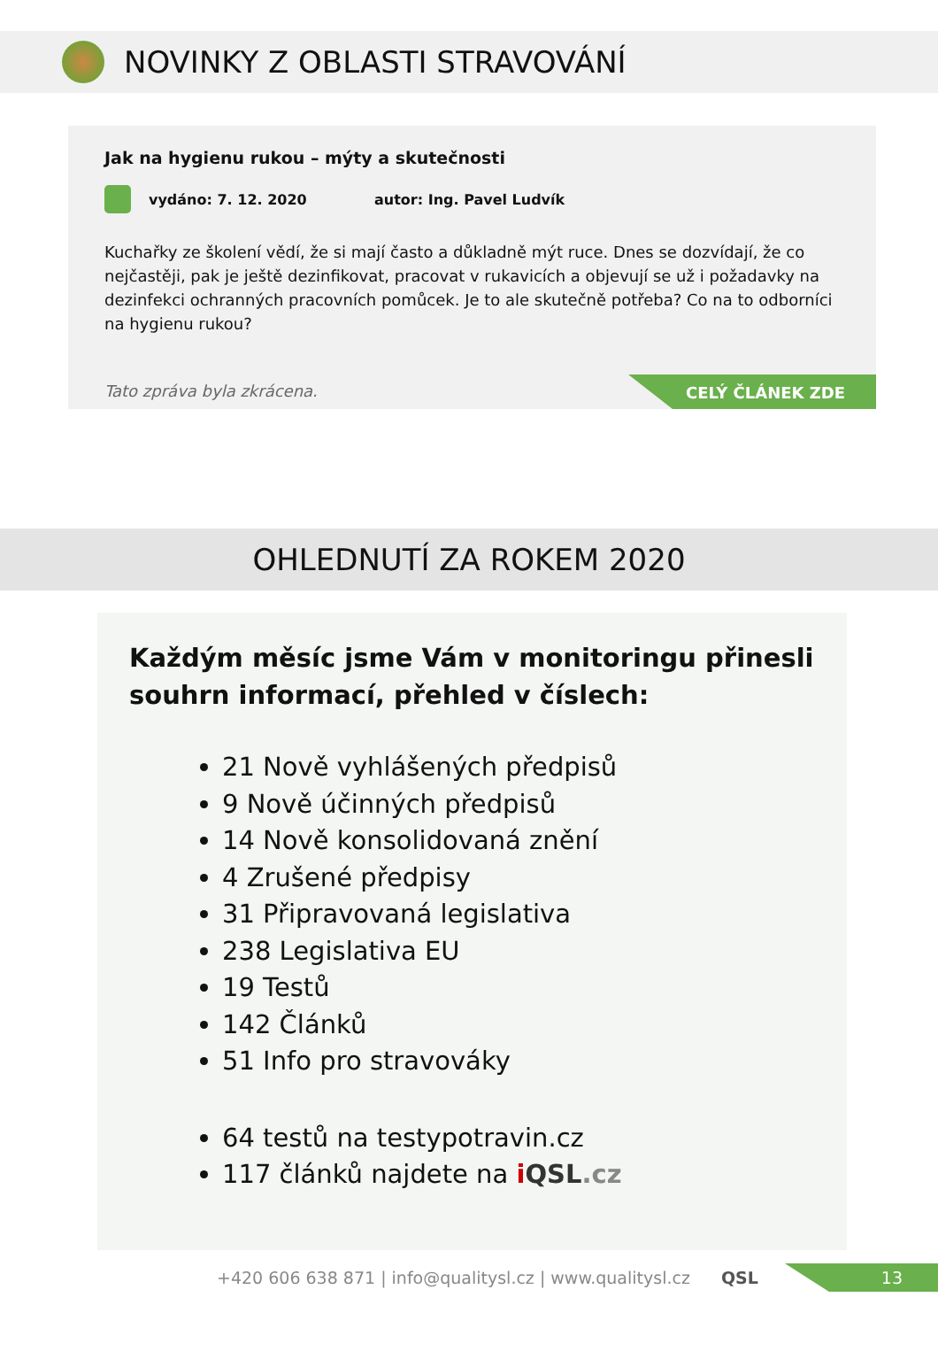NOVINKY Z OBLASTI STRAVOVÁNÍ
Jak na hygienu rukou – mýty a skutečnosti
vydáno: 7. 12. 2020 autor: Ing. Pavel Ludvík
Kuchařky ze školení vědí, že si mají často a důkladně mýt ruce. Dnes se dozvídají, že co nejčastěji, pak je ještě dezinfikovat, pracovat v rukavicích a objevují se už i požadavky na dezinfekci ochranných pracovních pomůcek. Je to ale skutečně potřeba? Co na to odborníci na hygienu rukou?
Tato zpráva byla zkrácena.
CELÝ ČLÁNEK ZDE
OHLEDNUTÍ ZA ROKEM 2020
Každým měsíc jsme Vám v monitoringu přinesli souhrn informací, přehled v číslech:
21 Nově vyhlášených předpisů
9 Nově účinných předpisů
14 Nově konsolidovaná znění
4 Zrušené předpisy
31 Připravovaná legislativa
238 Legislativa EU
19 Testů
142 Článků
51 Info pro stravováky
64 testů na testypotravin.cz
117 článků najdete na iQSL.cz
+420 606 638 871 | info@qualitysl.cz | www.qualitysl.cz QSL
13